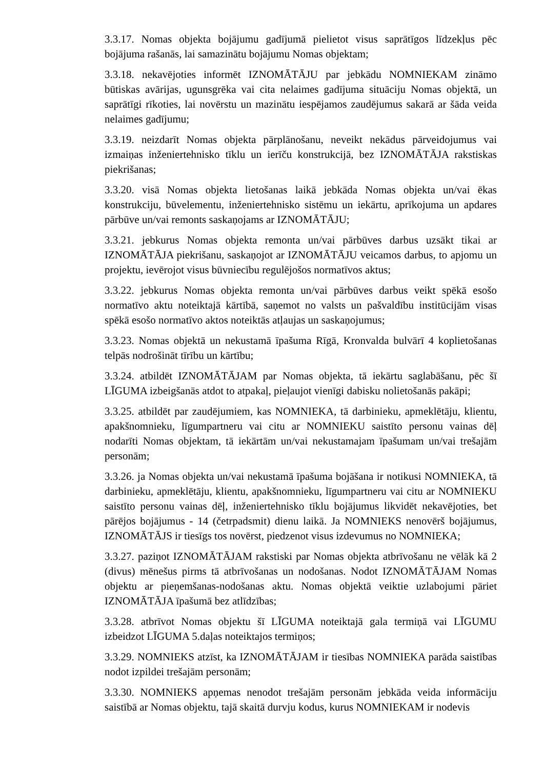3.3.17. Nomas objekta bojājumu gadījumā pielietot visus saprātīgos līdzekļus pēc bojājuma rašanās, lai samazinātu bojājumu Nomas objektam;
3.3.18. nekavējoties informēt IZNOMĀTĀJU par jebkādu NOMNIEKAM zināmo būtiskas avārijas, ugunsgrēka vai cita nelaimes gadījuma situāciju Nomas objektā, un saprātīgi rīkoties, lai novērstu un mazinātu iespējamos zaudējumus sakarā ar šāda veida nelaimes gadījumu;
3.3.19. neizdarīt Nomas objekta pārplānošanu, neveikt nekādus pārveidojumus vai izmaiņas inženiertehnisko tīklu un ierīču konstrukcijā, bez IZNOMĀTĀJA rakstiskas piekrišanas;
3.3.20. visā Nomas objekta lietošanas laikā jebkāda Nomas objekta un/vai ēkas konstrukciju, būvelementu, inženiertehnisko sistēmu un iekārtu, aprīkojuma un apdares pārbūve un/vai remonts saskaņojams ar IZNOMĀTĀJU;
3.3.21. jebkurus Nomas objekta remonta un/vai pārbūves darbus uzsākt tikai ar IZNOMĀTĀJA piekrišanu, saskaņojot ar IZNOMĀTĀJU veicamos darbus, to apjomu un projektu, ievērojot visus būvniecību regulējošos normatīvos aktus;
3.3.22. jebkurus Nomas objekta remonta un/vai pārbūves darbus veikt spēkā esošo normatīvo aktu noteiktajā kārtībā, saņemot no valsts un pašvaldību institūcijām visas spēkā esošo normatīvo aktos noteiktās atļaujas un saskaņojumus;
3.3.23. Nomas objektā un nekustamā īpašuma Rīgā, Kronvalda bulvārī 4 koplietošanas telpās nodrošināt tīrību un kārtību;
3.3.24. atbildēt IZNOMĀTĀJAM par Nomas objekta, tā iekārtu saglabāšanu, pēc šī LĪGUMA izbeigšanās atdot to atpakaļ, pieļaujot vienīgi dabisku nolietošanās pakāpi;
3.3.25. atbildēt par zaudējumiem, kas NOMNIEKA, tā darbinieku, apmeklētāju, klientu, apakšnomnieku, līgumpartneru vai citu ar NOMNIEKU saistīto personu vainas dēļ nodarīti Nomas objektam, tā iekārtām un/vai nekustamajam īpašumam un/vai trešajām personām;
3.3.26. ja Nomas objekta un/vai nekustamā īpašuma bojāšana ir notikusi NOMNIEKA, tā darbinieku, apmeklētāju, klientu, apakšnomnieku, līgumpartneru vai citu ar NOMNIEKU saistīto personu vainas dēļ, inženiertehnisko tīklu bojājumus likvidēt nekavējoties, bet pārējos bojājumus - 14 (četrpadsmit) dienu laikā. Ja NOMNIEKS nenovērš bojājumus, IZNOMĀTĀJS ir tiesīgs tos novērst, piedzenot visus izdevumus no NOMNIEKA;
3.3.27. paziņot IZNOMĀTĀJAM rakstiski par Nomas objekta atbrīvošanu ne vēlāk kā 2 (divus) mēnešus pirms tā atbrīvošanas un nodošanas. Nodot IZNOMĀTĀJAM Nomas objektu ar pieņemšanas-nodošanas aktu. Nomas objektā veiktie uzlabojumi pāriet IZNOMĀTĀJA īpašumā bez atlīdzības;
3.3.28. atbrīvot Nomas objektu šī LĪGUMA noteiktajā gala termiņā vai LĪGUMU izbeidzot LĪGUMA 5.daļas noteiktajos termiņos;
3.3.29. NOMNIEKS atzīst, ka IZNOMĀTĀJAM ir tiesības NOMNIEKA parāda saistības nodot izpildei trešajām personām;
3.3.30. NOMNIEKS apņemas nenodot trešajām personām jebkāda veida informāciju saistībā ar Nomas objektu, tajā skaitā durvju kodus, kurus NOMNIEKAM ir nodevis